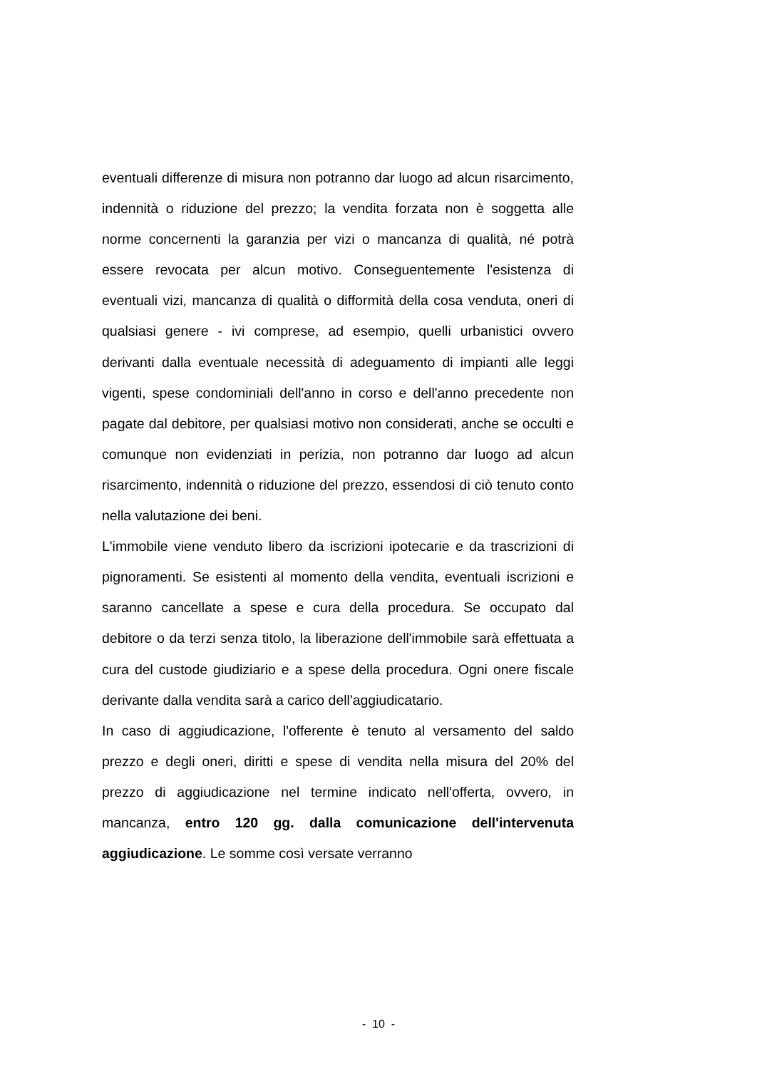eventuali differenze di misura non potranno dar luogo ad alcun risarcimento, indennità o riduzione del prezzo; la vendita forzata non è soggetta alle norme concernenti la garanzia per vizi o mancanza di qualità, né potrà essere revocata per alcun motivo. Conseguentemente l'esistenza di eventuali vizi, mancanza di qualità o difformità della cosa venduta, oneri di qualsiasi genere - ivi comprese, ad esempio, quelli urbanistici ovvero derivanti dalla eventuale necessità di adeguamento di impianti alle leggi vigenti, spese condominiali dell'anno in corso e dell'anno precedente non pagate dal debitore, per qualsiasi motivo non considerati, anche se occulti e comunque non evidenziati in perizia, non potranno dar luogo ad alcun risarcimento, indennità o riduzione del prezzo, essendosi di ciò tenuto conto nella valutazione dei beni.
L'immobile viene venduto libero da iscrizioni ipotecarie e da trascrizioni di pignoramenti. Se esistenti al momento della vendita, eventuali iscrizioni e saranno cancellate a spese e cura della procedura. Se occupato dal debitore o da terzi senza titolo, la liberazione dell'immobile sarà effettuata a cura del custode giudiziario e a spese della procedura. Ogni onere fiscale derivante dalla vendita sarà a carico dell'aggiudicatario.
In caso di aggiudicazione, l'offerente è tenuto al versamento del saldo prezzo e degli oneri, diritti e spese di vendita nella misura del 20% del prezzo di aggiudicazione nel termine indicato nell'offerta, ovvero, in mancanza, entro 120 gg. dalla comunicazione dell'intervenuta aggiudicazione. Le somme così versate verranno
- 10 -